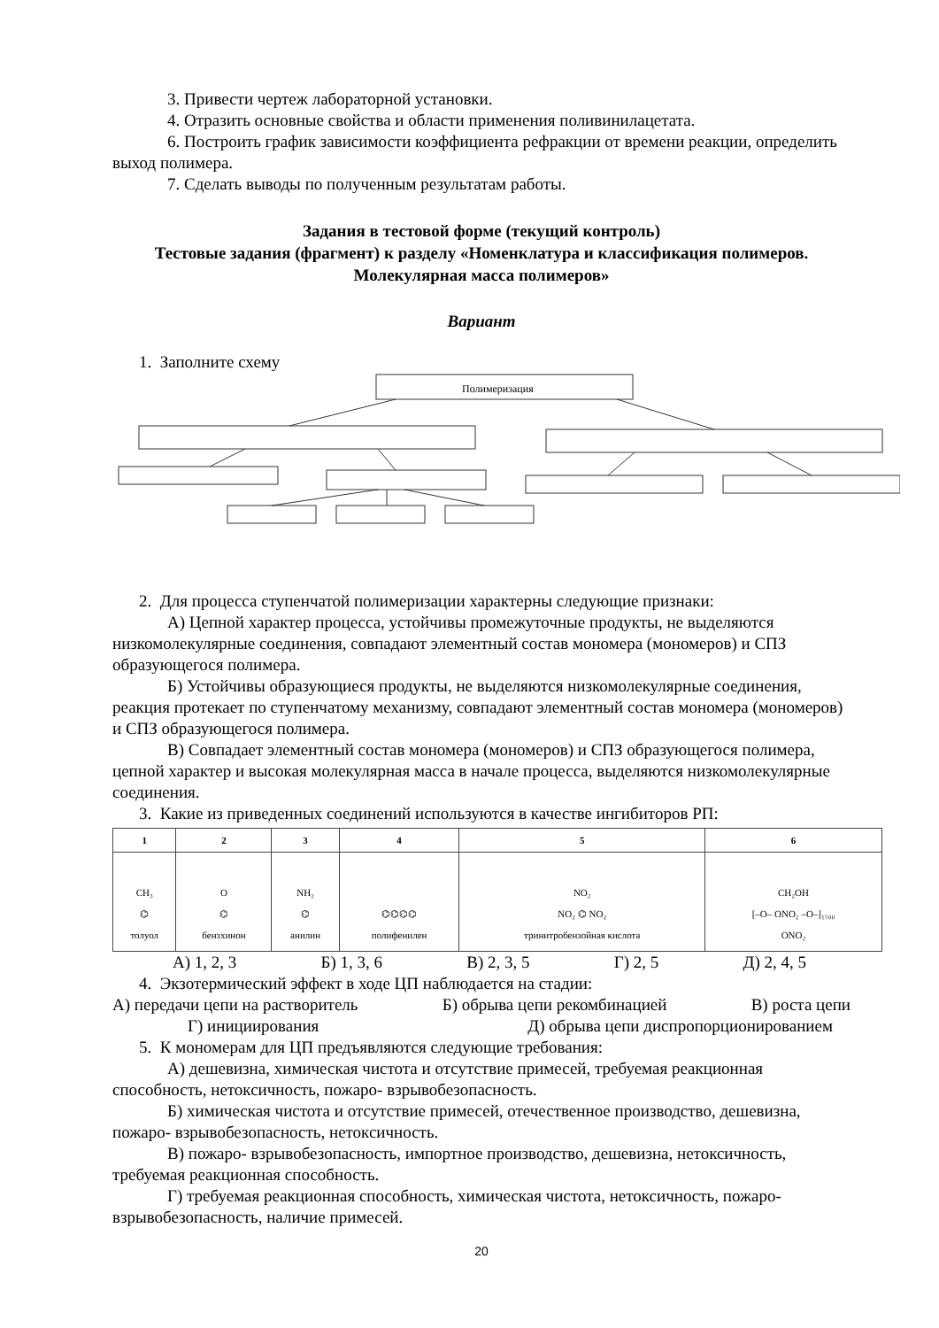3. Привести чертеж лабораторной установки.
4. Отразить основные свойства и области применения поливинилацетата.
6. Построить график зависимости коэффициента рефракции от времени реакции, определить выход полимера.
7. Сделать выводы по полученным результатам работы.
Задания в тестовой форме (текущий контроль)
Тестовые задания (фрагмент) к разделу «Номенклатура и классификация полимеров. Молекулярная масса полимеров»
Вариант
1. Заполните схему
Полимеризация
2. Для процесса ступенчатой полимеризации характерны следующие признаки:
А) Цепной характер процесса, устойчивы промежуточные продукты, не выделяются низкомолекулярные соединения, совпадают элементный состав мономера (мономеров) и СПЗ образующегося полимера.
Б) Устойчивы образующиеся продукты, не выделяются низкомолекулярные соединения, реакция протекает по ступенчатому механизму, совпадают элементный состав мономера (мономеров) и СПЗ образующегося полимера.
В) Совпадает элементный состав мономера (мономеров) и СПЗ образующегося полимера, цепной характер и высокая молекулярная масса в начале процесса, выделяются низкомолекулярные соединения.
3. Какие из приведенных соединений используются в качестве ингибиторов РП:
| 1 | 2 | 3 | 4 | 5 | 6 |
| --- | --- | --- | --- | --- | --- |
| CH₃ ⌬ толуол | O ⌬ бензхинон | NH₂ ⌬ анилин | ⌬⌬⌬⌬ полифенилен | NO₂ NO₂ ⌬ NO₂ тринитробензойная кислота | CH₂OH [–O– ONO₂ –O–]₁₅₀₀ ONO₂ |
А) 1, 2, 3 Б) 1, 3, 6 В) 2, 3, 5 Г) 2, 5 Д) 2, 4, 5
4. Экзотермический эффект в ходе ЦП наблюдается на стадии:
А) передачи цепи на растворитель Б) обрыва цепи рекомбинацией В) роста цепи
Г) инициирования Д) обрыва цепи диспропорционированием
5. К мономерам для ЦП предъявляются следующие требования:
А) дешевизна, химическая чистота и отсутствие примесей, требуемая реакционная способность, нетоксичность, пожаро- взрывобезопасность.
Б) химическая чистота и отсутствие примесей, отечественное производство, дешевизна, пожаро- взрывобезопасность, нетоксичность.
В) пожаро- взрывобезопасность, импортное производство, дешевизна, нетоксичность, требуемая реакционная способность.
Г) требуемая реакционная способность, химическая чистота, нетоксичность, пожаро- взрывобезопасность, наличие примесей.
20